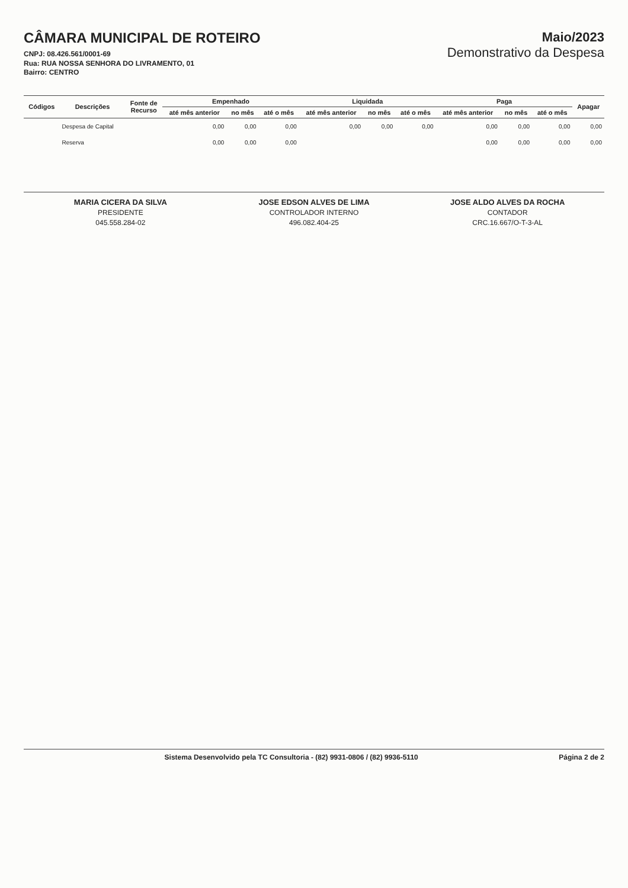CÂMARA MUNICIPAL DE ROTEIRO
CNPJ: 08.426.561/0001-69
Rua: RUA NOSSA SENHORA DO LIVRAMENTO, 01
Bairro: CENTRO
Maio/2023
Demonstrativo da Despesa
| Códigos | Descrições | Fonte de Recurso | Empenhado | | | Liquidada | | | Paga | | | Apagar |
| --- | --- | --- | --- | --- | --- | --- | --- | --- | --- | --- | --- | --- |
| | | | até mês anterior | no mês | até o mês | até mês anterior | no mês | até o mês | até mês anterior | no mês | até o mês | |
| | Despesa de Capital | | 0,00 | 0,00 | 0,00 | 0,00 | 0,00 | 0,00 | 0,00 | 0,00 | 0,00 | 0,00 |
| | Reserva | | 0,00 | 0,00 | 0,00 | | | | 0,00 | 0,00 | 0,00 | 0,00 |
MARIA CICERA DA SILVA
PRESIDENTE
045.558.284-02
JOSE EDSON ALVES DE LIMA
CONTROLADOR INTERNO
496.082.404-25
JOSE ALDO ALVES DA ROCHA
CONTADOR
CRC.16.667/O-T-3-AL
Sistema Desenvolvido pela TC Consultoria - (82) 9931-0806 / (82) 9936-5110 Página 2 de 2